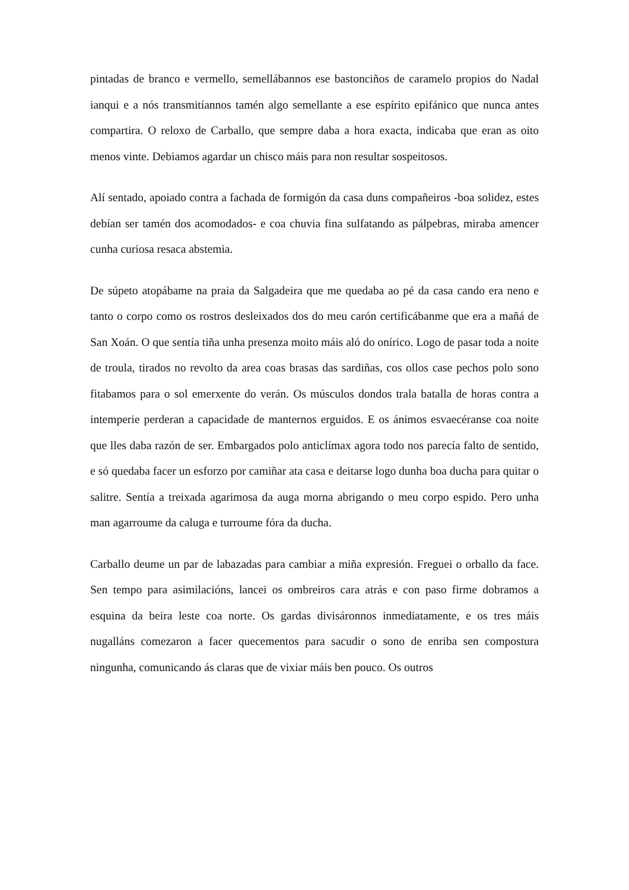pintadas de branco e vermello, semellábannos ese bastonciños de caramelo propios do Nadal ianqui e a nós transmitíannos tamén algo semellante a ese espírito epifánico que nunca antes compartira. O reloxo de Carballo, que sempre daba a hora exacta, indicaba que eran as oito menos vinte. Debiamos agardar un chisco máis para non resultar sospeitosos.
Alí sentado, apoiado contra a fachada de formigón da casa duns compañeiros -boa solidez, estes debían ser tamén dos acomodados- e coa chuvia fina sulfatando as pálpebras, miraba amencer cunha curiosa resaca abstemia.
De súpeto atopábame na praia da Salgadeira que me quedaba ao pé da casa cando era neno e tanto o corpo como os rostros desleixados dos do meu carón certificábanme que era a mañá de San Xoán. O que sentía tiña unha presenza moito máis aló do onírico. Logo de pasar toda a noite de troula, tirados no revolto da area coas brasas das sardiñas, cos ollos case pechos polo sono fitabamos para o sol emerxente do verán. Os músculos dondos trala batalla de horas contra a intemperie perderan a capacidade de manternos erguidos. E os ánimos esvaecéranse coa noite que lles daba razón de ser. Embargados polo anticlímax agora todo nos parecía falto de sentido, e só quedaba facer un esforzo por camiñar ata casa e deitarse logo dunha boa ducha para quitar o salitre. Sentía a treixada agarimosa da auga morna abrigando o meu corpo espido. Pero unha man agarroume da caluga e turroume fóra da ducha.
Carballo deume un par de labazadas para cambiar a miña expresión. Freguei o orballo da face. Sen tempo para asimilacións, lancei os ombreiros cara atrás e con paso firme dobramos a esquina da beira leste coa norte. Os gardas divisáronnos inmediatamente, e os tres máis nugalláns comezaron a facer quecementos para sacudir o sono de enriba sen compostura ningunha, comunicando ás claras que de vixiar máis ben pouco. Os outros